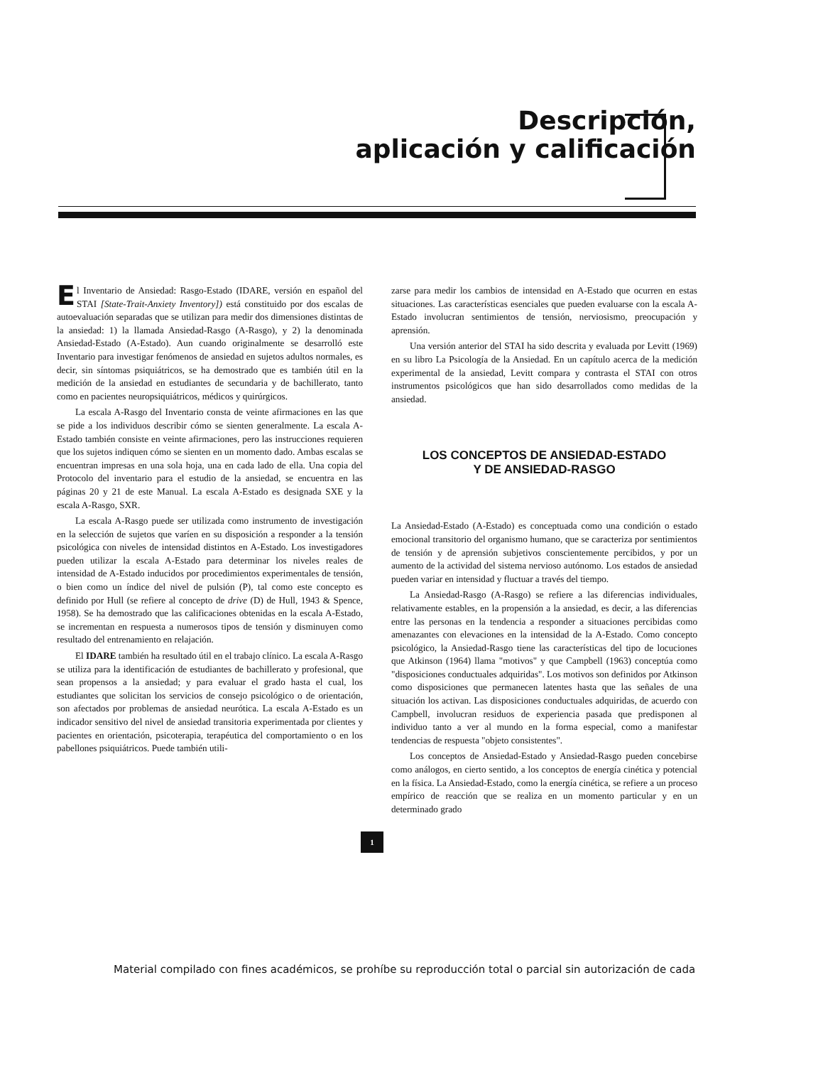Descripción,
aplicación y calificación
El Inventario de Ansiedad: Rasgo-Estado (IDARE, versión en español del STAI [State-Trait-Anxiety Inventory]) está constituido por dos escalas de autoevaluación separadas que se utilizan para medir dos dimensiones distintas de la ansiedad: 1) la llamada Ansiedad-Rasgo (A-Rasgo), y 2) la denominada Ansiedad-Estado (A-Estado). Aun cuando originalmente se desarrolló este Inventario para investigar fenómenos de ansiedad en sujetos adultos normales, es decir, sin síntomas psiquiátricos, se ha demostrado que es también útil en la medición de la ansiedad en estudiantes de secundaria y de bachillerato, tanto como en pacientes neuropsiquiátricos, médicos y quirúrgicos.
La escala A-Rasgo del Inventario consta de veinte afirmaciones en las que se pide a los individuos describir cómo se sienten generalmente. La escala A-Estado también consiste en veinte afirmaciones, pero las instrucciones requieren que los sujetos indiquen cómo se sienten en un momento dado. Ambas escalas se encuentran impresas en una sola hoja, una en cada lado de ella. Una copia del Protocolo del inventario para el estudio de la ansiedad, se encuentra en las páginas 20 y 21 de este Manual. La escala A-Estado es designada SXE y la escala A-Rasgo, SXR.
La escala A-Rasgo puede ser utilizada como instrumento de investigación en la selección de sujetos que varíen en su disposición a responder a la tensión psicológica con niveles de intensidad distintos en A-Estado. Los investigadores pueden utilizar la escala A-Estado para determinar los niveles reales de intensidad de A-Estado inducidos por procedimientos experimentales de tensión, o bien como un índice del nivel de pulsión (P), tal como este concepto es definido por Hull (se refiere al concepto de drive (D) de Hull, 1943 & Spence, 1958). Se ha demostrado que las calificaciones obtenidas en la escala A-Estado, se incrementan en respuesta a numerosos tipos de tensión y disminuyen como resultado del entrenamiento en relajación.
El IDARE también ha resultado útil en el trabajo clínico. La escala A-Rasgo se utiliza para la identificación de estudiantes de bachillerato y profesional, que sean propensos a la ansiedad; y para evaluar el grado hasta el cual, los estudiantes que solicitan los servicios de consejo psicológico o de orientación, son afectados por problemas de ansiedad neurótica. La escala A-Estado es un indicador sensitivo del nivel de ansiedad transitoria experimentada por clientes y pacientes en orientación, psicoterapia, terapéutica del comportamiento o en los pabellones psiquiátricos. Puede también utili-
zarse para medir los cambios de intensidad en A-Estado que ocurren en estas situaciones. Las características esenciales que pueden evaluarse con la escala A-Estado involucran sentimientos de tensión, nerviosismo, preocupación y aprensión.
Una versión anterior del STAI ha sido descrita y evaluada por Levitt (1969) en su libro La Psicología de la Ansiedad. En un capítulo acerca de la medición experimental de la ansiedad, Levitt compara y contrasta el STAI con otros instrumentos psicológicos que han sido desarrollados como medidas de la ansiedad.
LOS CONCEPTOS DE ANSIEDAD-ESTADO
Y DE ANSIEDAD-RASGO
La Ansiedad-Estado (A-Estado) es conceptuada como una condición o estado emocional transitorio del organismo humano, que se caracteriza por sentimientos de tensión y de aprensión subjetivos conscientemente percibidos, y por un aumento de la actividad del sistema nervioso autónomo. Los estados de ansiedad pueden variar en intensidad y fluctuar a través del tiempo.
La Ansiedad-Rasgo (A-Rasgo) se refiere a las diferencias individuales, relativamente estables, en la propensión a la ansiedad, es decir, a las diferencias entre las personas en la tendencia a responder a situaciones percibidas como amenazantes con elevaciones en la intensidad de la A-Estado. Como concepto psicológico, la Ansiedad-Rasgo tiene las características del tipo de locuciones que Atkinson (1964) llama "motivos" y que Campbell (1963) conceptúa como "disposiciones conductuales adquiridas". Los motivos son definidos por Atkinson como disposiciones que permanecen latentes hasta que las señales de una situación los activan. Las disposiciones conductuales adquiridas, de acuerdo con Campbell, involucran residuos de experiencia pasada que predisponen al individuo tanto a ver al mundo en la forma especial, como a manifestar tendencias de respuesta "objeto consistentes".
Los conceptos de Ansiedad-Estado y Ansiedad-Rasgo pueden concebirse como análogos, en cierto sentido, a los conceptos de energía cinética y potencial en la física. La Ansiedad-Estado, como la energía cinética, se refiere a un proceso empírico de reacción que se realiza en un momento particular y en un determinado grado
1
Material compilado con fines académicos, se prohíbe su reproducción total o parcial sin autorización de cada